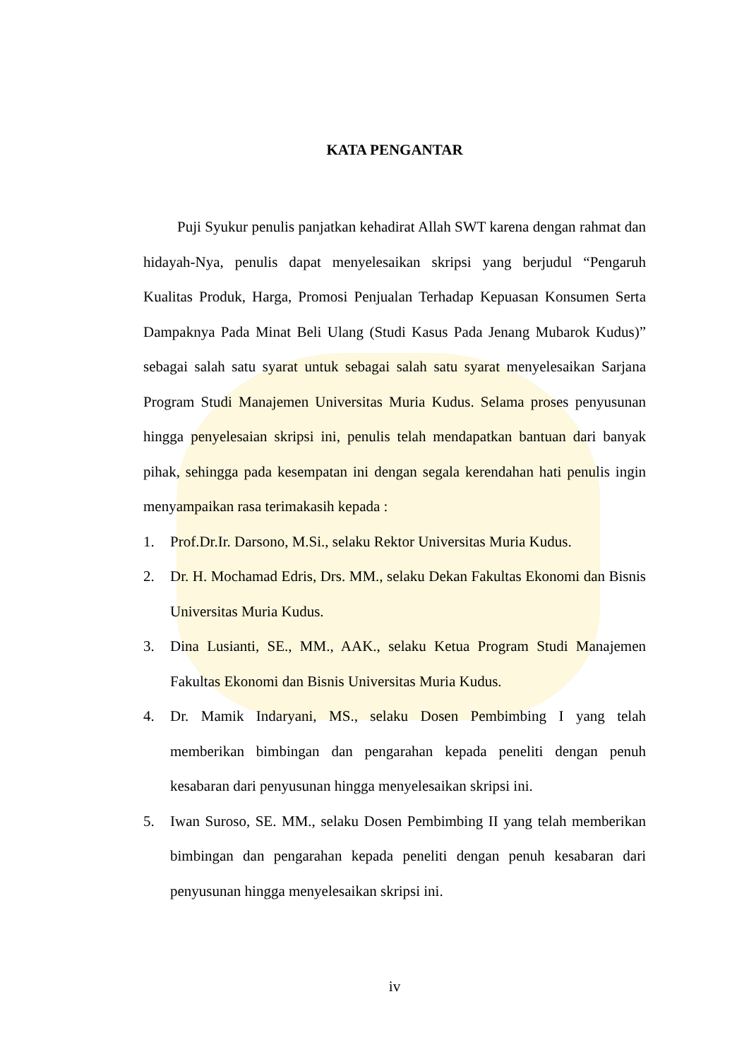KATA PENGANTAR
Puji Syukur penulis panjatkan kehadirat Allah SWT karena dengan rahmat dan hidayah-Nya, penulis dapat menyelesaikan skripsi yang berjudul “Pengaruh Kualitas Produk, Harga, Promosi Penjualan Terhadap Kepuasan Konsumen Serta Dampaknya Pada Minat Beli Ulang (Studi Kasus Pada Jenang Mubarok Kudus)” sebagai salah satu syarat untuk sebagai salah satu syarat menyelesaikan Sarjana Program Studi Manajemen Universitas Muria Kudus. Selama proses penyusunan hingga penyelesaian skripsi ini, penulis telah mendapatkan bantuan dari banyak pihak, sehingga pada kesempatan ini dengan segala kerendahan hati penulis ingin menyampaikan rasa terimakasih kepada :
1. Prof.Dr.Ir. Darsono, M.Si., selaku Rektor Universitas Muria Kudus.
2. Dr. H. Mochamad Edris, Drs. MM., selaku Dekan Fakultas Ekonomi dan Bisnis Universitas Muria Kudus.
3. Dina Lusianti, SE., MM., AAK., selaku Ketua Program Studi Manajemen Fakultas Ekonomi dan Bisnis Universitas Muria Kudus.
4. Dr. Mamik Indaryani, MS., selaku Dosen Pembimbing I yang telah memberikan bimbingan dan pengarahan kepada peneliti dengan penuh kesabaran dari penyusunan hingga menyelesaikan skripsi ini.
5. Iwan Suroso, SE. MM., selaku Dosen Pembimbing II yang telah memberikan bimbingan dan pengarahan kepada peneliti dengan penuh kesabaran dari penyusunan hingga menyelesaikan skripsi ini.
iv